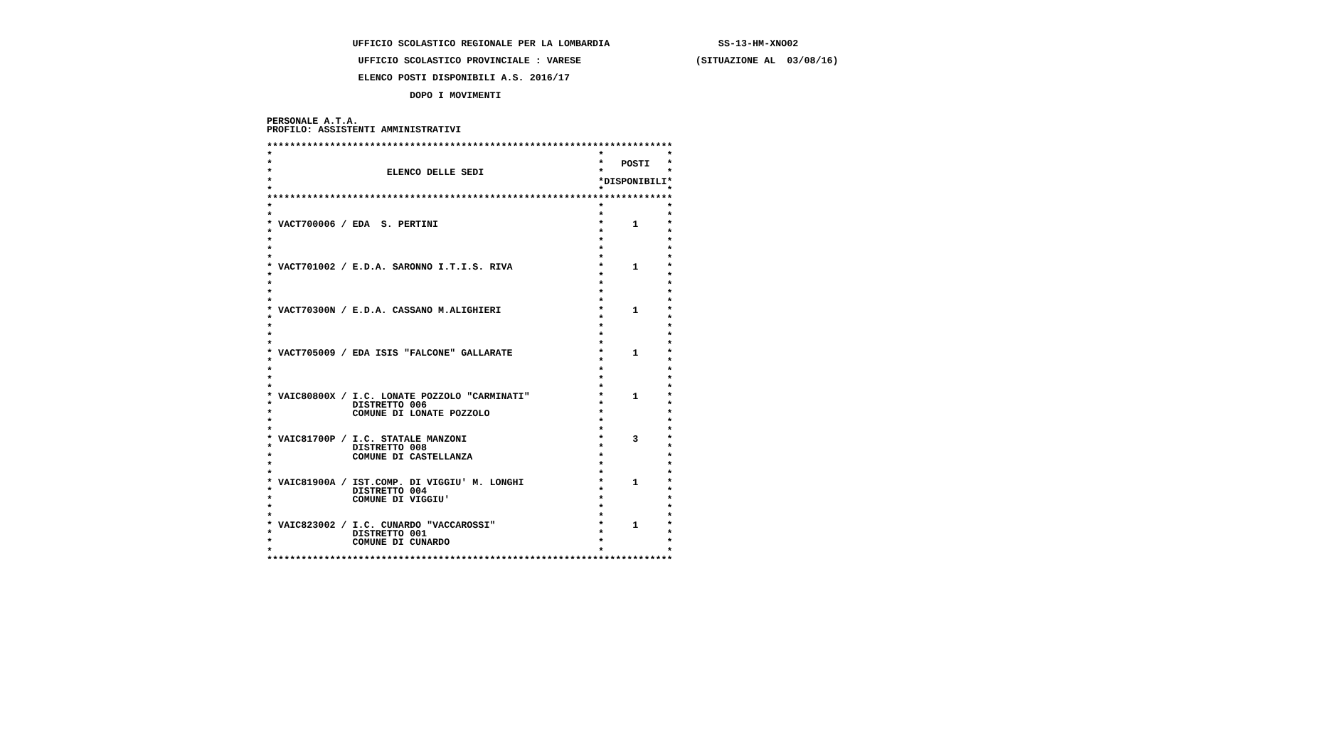UFFICIO SCOLASTICO REGIONALE PER LA LOMBARDIA                   SS-13-HM-XNO02

                 UFFICIO SCOLASTICO PROVINCIALE : VARESE                    (SITUAZIONE AL  03/08/16)

                 ELENCO POSTI DISPONIBILI A.S. 2016/17

                          DOPO I MOVIMENTI


 PERSONALE A.T.A.
 PROFILO: ASSISTENTI AMMINISTRATIVI

 ***********************************************************************
 *                                                         *           *
 *                                                         *   POSTI   *
 *                    ELENCO DELLE SEDI                    *           *
 *                                                         *DISPONIBILI*
 *                                                         *           *
 ***********************************************************************
 *                                                         *           *
 *                                                         *           *
 * VACT700006 / EDA  S. PERTINI                            *     1     *
 *                                                         *           *
 *                                                         *           *
 *                                                         *           *
 *                                                         *           *
 * VACT701002 / E.D.A. SARONNO I.T.I.S. RIVA               *     1     *
 *                                                         *           *
 *                                                         *           *
 *                                                         *           *
 *                                                         *           *
 * VACT70300N / E.D.A. CASSANO M.ALIGHIERI                 *     1     *
 *                                                         *           *
 *                                                         *           *
 *                                                         *           *
 *                                                         *           *
 * VACT705009 / EDA ISIS "FALCONE" GALLARATE               *     1     *
 *                                                         *           *
 *                                                         *           *
 *                                                         *           *
 *                                                         *           *
 * VAIC80800X / I.C. LONATE POZZOLO "CARMINATI"            *     1     *
 *              DISTRETTO 006                              *           *
 *              COMUNE DI LONATE POZZOLO                   *           *
 *                                                         *           *
 *                                                         *           *
 * VAIC81700P / I.C. STATALE MANZONI                       *     3     *
 *              DISTRETTO 008                              *           *
 *              COMUNE DI CASTELLANZA                      *           *
 *                                                         *           *
 *                                                         *           *
 * VAIC81900A / IST.COMP. DI VIGGIU' M. LONGHI             *     1     *
 *              DISTRETTO 004                              *           *
 *              COMUNE DI VIGGIU'                          *           *
 *                                                         *           *
 *                                                         *           *
 * VAIC823002 / I.C. CUNARDO "VACCAROSSI"                  *     1     *
 *              DISTRETTO 001                              *           *
 *              COMUNE DI CUNARDO                          *           *
 *                                                         *           *
 ***********************************************************************